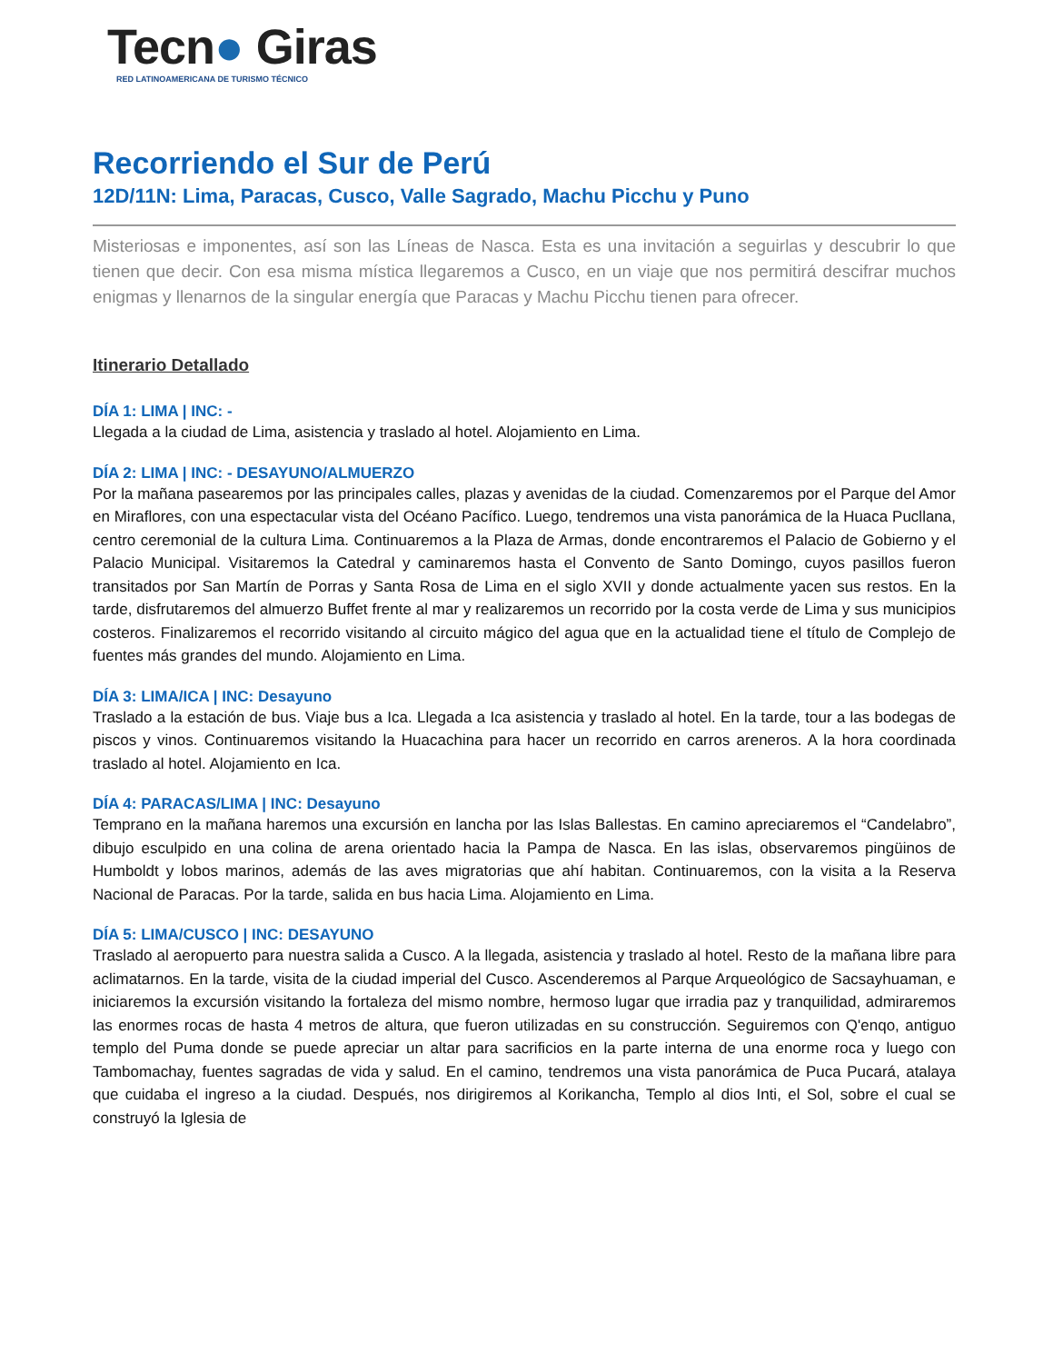Tecn● Giras
RED LATINOAMERICANA DE TURISMO TÉCNICO
Recorriendo el Sur de Perú
12D/11N: Lima, Paracas, Cusco, Valle Sagrado, Machu Picchu y Puno
Misteriosas e imponentes, así son las Líneas de Nasca. Esta es una invitación a seguirlas y descubrir lo que tienen que decir. Con esa misma mística llegaremos a Cusco, en un viaje que nos permitirá descifrar muchos enigmas y llenarnos de la singular energía que Paracas y Machu Picchu tienen para ofrecer.
Itinerario Detallado
DÍA 1: LIMA | INC: -
Llegada a la ciudad de Lima, asistencia y traslado al hotel. Alojamiento en Lima.
DÍA 2: LIMA | INC: - DESAYUNO/ALMUERZO
Por la mañana pasearemos por las principales calles, plazas y avenidas de la ciudad. Comenzaremos por el Parque del Amor en Miraflores, con una espectacular vista del Océano Pacífico. Luego, tendremos una vista panorámica de la Huaca Pucllana, centro ceremonial de la cultura Lima. Continuaremos a la Plaza de Armas, donde encontraremos el Palacio de Gobierno y el Palacio Municipal. Visitaremos la Catedral y caminaremos hasta el Convento de Santo Domingo, cuyos pasillos fueron transitados por San Martín de Porras y Santa Rosa de Lima en el siglo XVII y donde actualmente yacen sus restos. En la tarde, disfrutaremos del almuerzo Buffet frente al mar y realizaremos un recorrido por la costa verde de Lima y sus municipios costeros. Finalizaremos el recorrido visitando al circuito mágico del agua que en la actualidad tiene el título de Complejo de fuentes más grandes del mundo. Alojamiento en Lima.
DÍA 3: LIMA/ICA | INC: Desayuno
Traslado a la estación de bus. Viaje bus a Ica. Llegada a Ica asistencia y traslado al hotel. En la tarde, tour a las bodegas de piscos y vinos. Continuaremos visitando la Huacachina para hacer un recorrido en carros areneros. A la hora coordinada traslado al hotel. Alojamiento en Ica.
DÍA 4: PARACAS/LIMA | INC: Desayuno
Temprano en la mañana haremos una excursión en lancha por las Islas Ballestas. En camino apreciaremos el “Candelabro”, dibujo esculpido en una colina de arena orientado hacia la Pampa de Nasca. En las islas, observaremos pingüinos de Humboldt y lobos marinos, además de las aves migratorias que ahí habitan. Continuaremos, con la visita a la Reserva Nacional de Paracas. Por la tarde, salida en bus hacia Lima. Alojamiento en Lima.
DÍA 5: LIMA/CUSCO | INC: DESAYUNO
Traslado al aeropuerto para nuestra salida a Cusco. A la llegada, asistencia y traslado al hotel. Resto de la mañana libre para aclimatarnos. En la tarde, visita de la ciudad imperial del Cusco. Ascenderemos al Parque Arqueológico de Sacsayhuaman, e iniciaremos la excursión visitando la fortaleza del mismo nombre, hermoso lugar que irradia paz y tranquilidad, admiraremos las enormes rocas de hasta 4 metros de altura, que fueron utilizadas en su construcción. Seguiremos con Q'enqo, antiguo templo del Puma donde se puede apreciar un altar para sacrificios en la parte interna de una enorme roca y luego con Tambomachay, fuentes sagradas de vida y salud. En el camino, tendremos una vista panorámica de Puca Pucará, atalaya que cuidaba el ingreso a la ciudad. Después, nos dirigiremos al Korikancha, Templo al dios Inti, el Sol, sobre el cual se construyó la Iglesia de